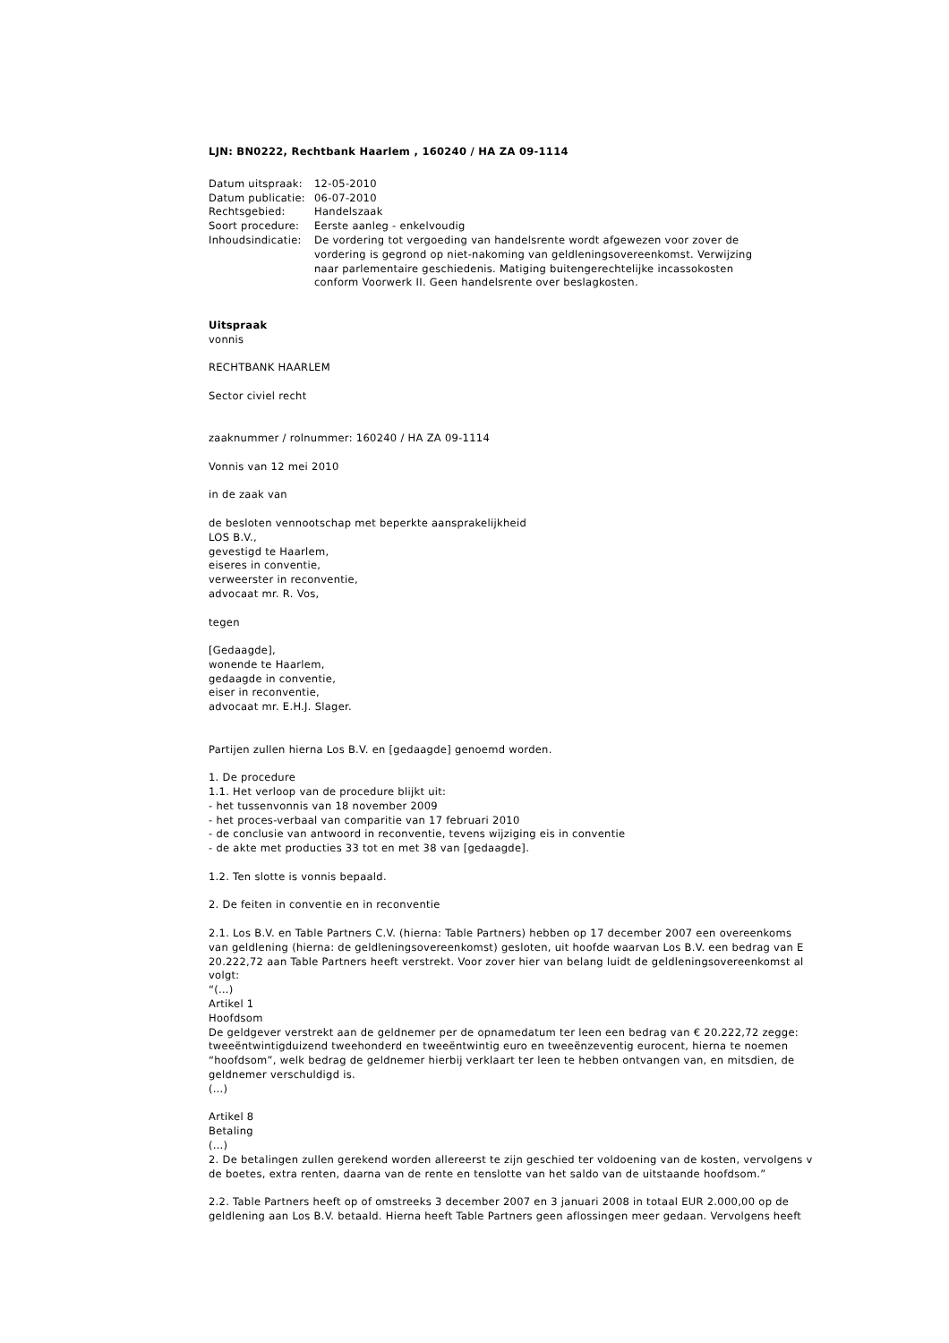LJN: BN0222, Rechtbank Haarlem , 160240 / HA ZA 09-1114
| Datum uitspraak: | 12-05-2010 |
| Datum publicatie: | 06-07-2010 |
| Rechtsgebied: | Handelszaak |
| Soort procedure: | Eerste aanleg - enkelvoudig |
| Inhoudsindicatie: | De vordering tot vergoeding van handelsrente wordt afgewezen voor zover de vordering is gegrond op niet-nakoming van geldleningsovereenkomst. Verwijzing naar parlementaire geschiedenis. Matiging buitengerechtelijke incassokosten conform Voorwerk II. Geen handelsrente over beslagkosten. |
Uitspraak
vonnis
RECHTBANK HAARLEM
Sector civiel recht
zaaknummer / rolnummer: 160240 / HA ZA 09-1114
Vonnis van 12 mei 2010
in de zaak van
de besloten vennootschap met beperkte aansprakelijkheid
LOS B.V.,
gevestigd te Haarlem,
eiseres in conventie,
verweerster in reconventie,
advocaat mr. R. Vos,
tegen
[Gedaagde],
wonende te Haarlem,
gedaagde in conventie,
eiser in reconventie,
advocaat mr. E.H.J. Slager.
Partijen zullen hierna Los B.V. en [gedaagde] genoemd worden.
1. De procedure
1.1. Het verloop van de procedure blijkt uit:
- het tussenvonnis van 18 november 2009
- het proces-verbaal van comparitie van 17 februari 2010
- de conclusie van antwoord in reconventie, tevens wijziging eis in conventie
- de akte met producties 33 tot en met 38 van [gedaagde].
1.2. Ten slotte is vonnis bepaald.
2. De feiten in conventie en in reconventie
2.1. Los B.V. en Table Partners C.V. (hierna: Table Partners) hebben op 17 december 2007 een overeenkoms
van geldlening (hierna: de geldleningsovereenkomst) gesloten, uit hoofde waarvan Los B.V. een bedrag van E
20.222,72 aan Table Partners heeft verstrekt. Voor zover hier van belang luidt de geldleningsovereenkomst al
volgt:
“(…)
Artikel 1
Hoofdsom
De geldgever verstrekt aan de geldnemer per de opnamedatum ter leen een bedrag van € 20.222,72 zegge:
tweeëntwintigduizend tweehonderd en tweeëntwintig euro en tweeënzeventig eurocent, hierna te noemen
“hoofdsom”, welk bedrag de geldnemer hierbij verklaart ter leen te hebben ontvangen van, en mitsdien, de
geldnemer verschuldigd is.
(…)
Artikel 8
Betaling
(…)
2. De betalingen zullen gerekend worden allereerst te zijn geschied ter voldoening van de kosten, vervolgens v
de boetes, extra renten, daarna van de rente en tenslotte van het saldo van de uitstaande hoofdsom.”
2.2. Table Partners heeft op of omstreeks 3 december 2007 en 3 januari 2008 in totaal EUR 2.000,00 op de
geldlening aan Los B.V. betaald. Hierna heeft Table Partners geen aflossingen meer gedaan. Vervolgens heeft